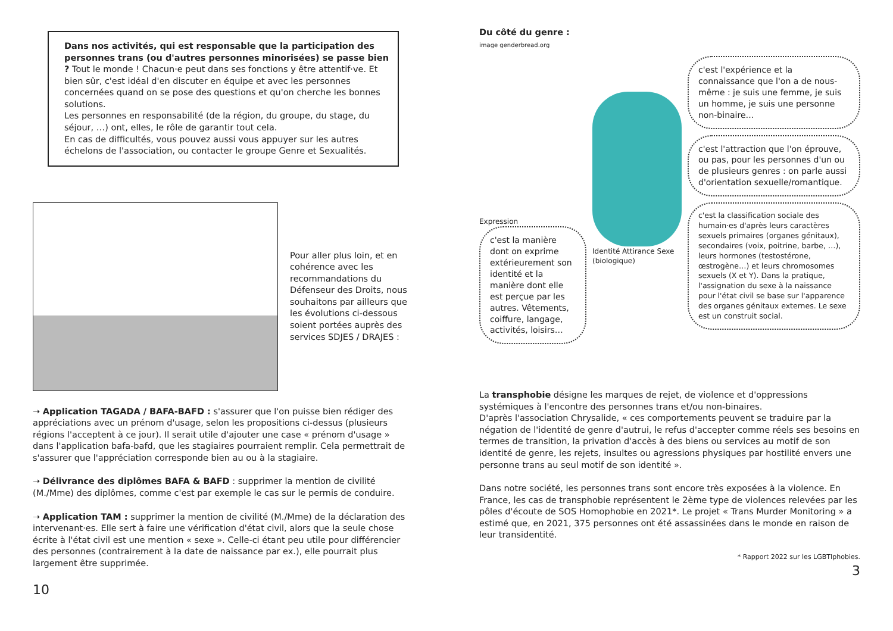Dans nos activités, qui est responsable que la participation des personnes trans (ou d'autres personnes minorisées) se passe bien ? Tout le monde ! Chacun·e peut dans ses fonctions y être attentif·ve. Et bien sûr, c'est idéal d'en discuter en équipe et avec les personnes concernées quand on se pose des questions et qu'on cherche les bonnes solutions.
Les personnes en responsabilité (de la région, du groupe, du stage, du séjour, …) ont, elles, le rôle de garantir tout cela.
En cas de difficultés, vous pouvez aussi vous appuyer sur les autres échelons de l'association, ou contacter le groupe Genre et Sexualités.
Pour aller plus loin, et en cohérence avec les recommandations du Défenseur des Droits, nous souhaitons par ailleurs que les évolutions ci-dessous soient portées auprès des services SDJES / DRAJES :
➝ Application TAGADA / BAFA-BAFD : s'assurer que l'on puisse bien rédiger des appréciations avec un prénom d'usage, selon les propositions ci-dessus (plusieurs régions l'acceptent à ce jour). Il serait utile d'ajouter une case « prénom d'usage » dans l'application bafa-bafd, que les stagiaires pourraient remplir. Cela permettrait de s'assurer que l'appréciation corresponde bien au ou à la stagiaire.
➝ Délivrance des diplômes BAFA & BAFD : supprimer la mention de civilité (M./Mme) des diplômes, comme c'est par exemple le cas sur le permis de conduire.
➝ Application TAM : supprimer la mention de civilité (M./Mme) de la déclaration des intervenant·es. Elle sert à faire une vérification d'état civil, alors que la seule chose écrite à l'état civil est une mention « sexe ». Celle-ci étant peu utile pour différencier des personnes (contrairement à la date de naissance par ex.), elle pourrait plus largement être supprimée.
10
Du côté du genre :
image genderbread.org
Expression
c'est la manière dont on exprime extérieurement son identité et la manière dont elle est perçue par les autres. Vêtements, coiffure, langage, activités, loisirs…
Identité Attirance Sexe (biologique)
c'est l'expérience et la connaissance que l'on a de nous-même : je suis une femme, je suis un homme, je suis une personne non-binaire…
c'est l'attraction que l'on éprouve, ou pas, pour les personnes d'un ou de plusieurs genres : on parle aussi d'orientation sexuelle/romantique.
c'est la classification sociale des humain·es d'après leurs caractères sexuels primaires (organes génitaux), secondaires (voix, poitrine, barbe, …), leurs hormones (testostérone, œstrogène…) et leurs chromosomes sexuels (X et Y). Dans la pratique, l'assignation du sexe à la naissance pour l'état civil se base sur l'apparence des organes génitaux externes. Le sexe est un construit social.
La transphobie désigne les marques de rejet, de violence et d'oppressions systémiques à l'encontre des personnes trans et/ou non-binaires.
D'après l'association Chrysalide, « ces comportements peuvent se traduire par la négation de l'identité de genre d'autrui, le refus d'accepter comme réels ses besoins en termes de transition, la privation d'accès à des biens ou services au motif de son identité de genre, les rejets, insultes ou agressions physiques par hostilité envers une personne trans au seul motif de son identité ».
Dans notre société, les personnes trans sont encore très exposées à la violence. En France, les cas de transphobie représentent le 2ème type de violences relevées par les pôles d'écoute de SOS Homophobie en 2021*. Le projet « Trans Murder Monitoring » a estimé que, en 2021, 375 personnes ont été assassinées dans le monde en raison de leur transidentité.
* Rapport 2022 sur les LGBTIphobies.
3